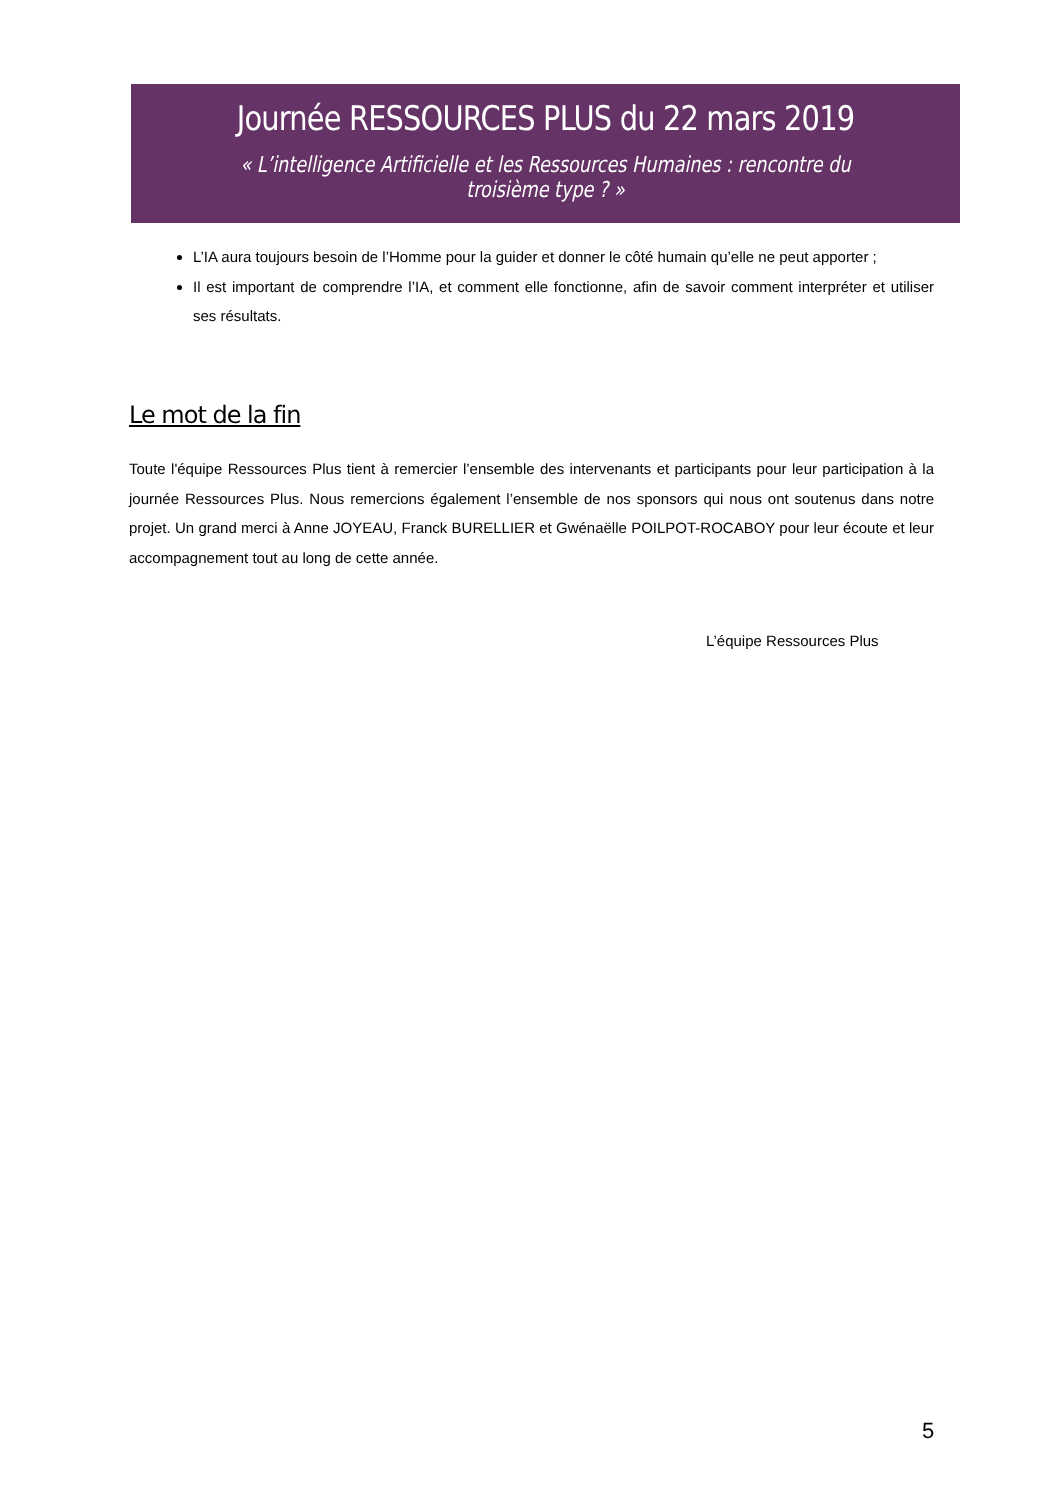Journée RESSOURCES PLUS du 22 mars 2019
« L’intelligence Artificielle et les Ressources Humaines : rencontre du troisième type ? »
L’IA aura toujours besoin de l’Homme pour la guider et donner le côté humain qu’elle ne peut apporter ;
Il est important de comprendre l’IA, et comment elle fonctionne, afin de savoir comment interpréter et utiliser ses résultats.
Le mot de la fin
Toute l'équipe Ressources Plus tient à remercier l’ensemble des intervenants et participants pour leur participation à la journée Ressources Plus. Nous remercions également l’ensemble de nos sponsors qui nous ont soutenus dans notre projet. Un grand merci à Anne JOYEAU, Franck BURELLIER et Gwénaëlle POILPOT-ROCABOY pour leur écoute et leur accompagnement tout au long de cette année.
L’équipe Ressources Plus
5